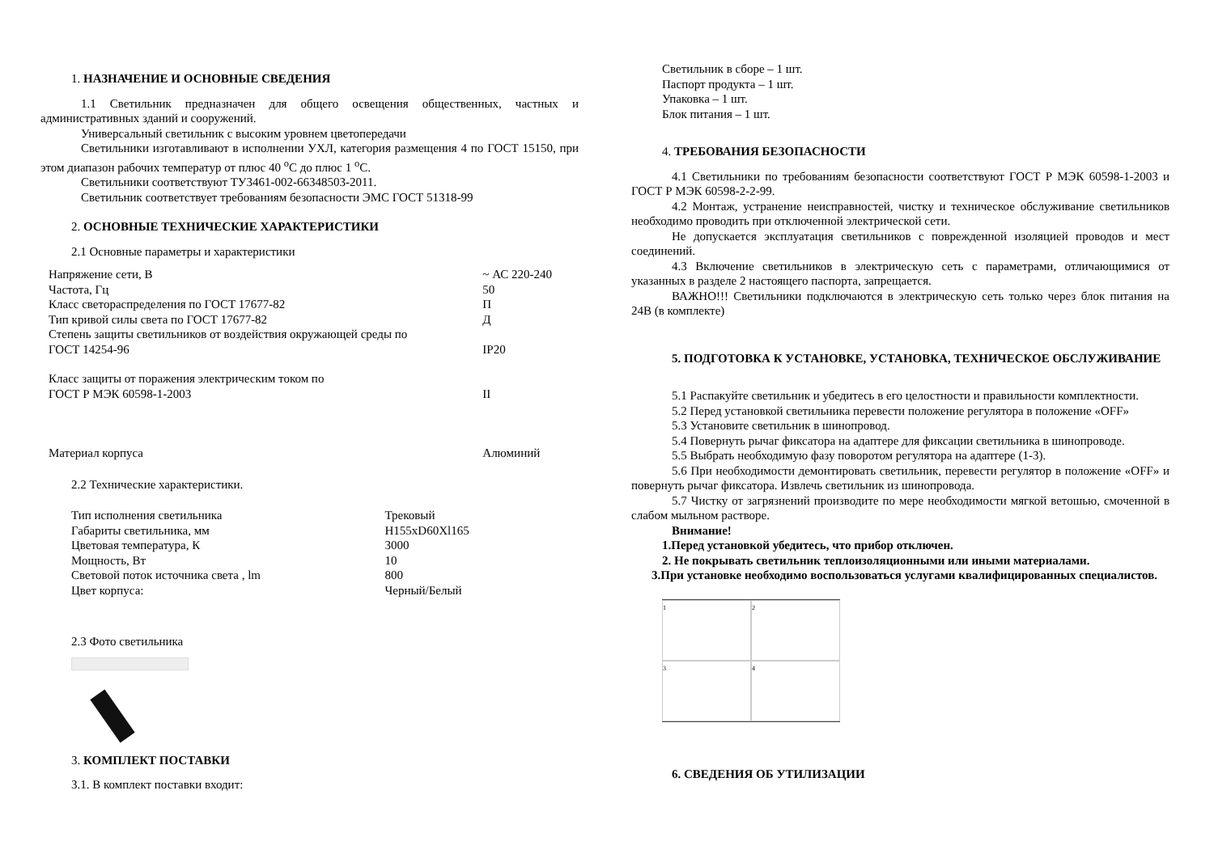1. НАЗНАЧЕНИЕ И ОСНОВНЫЕ СВЕДЕНИЯ
1.1 Светильник предназначен для общего освещения общественных, частных и административных зданий и сооружений.
Универсальный светильник с высоким уровнем цветопередачи
Светильники изготавливают в исполнении УХЛ, категория размещения 4 по ГОСТ 15150, при этом диапазон рабочих температур от плюс 40 <sup>о</sup>С до плюс 1 <sup>о</sup>С.
Светильники соответствуют ТУ3461-002-66348503-2011.
Светильник соответствует требованиям безопасности ЭМС ГОСТ 51318-99
2. ОСНОВНЫЕ ТЕХНИЧЕСКИЕ ХАРАКТЕРИСТИКИ
2.1 Основные параметры и характеристики
| Напряжение сети, В | ~ АС 220-240 |
| Частота, Гц | 50 |
| Класс светораспределения по ГОСТ 17677-82 | П |
| Тип кривой силы света по ГОСТ 17677-82 | Д |
| Степень защиты светильников от воздействия окружающей среды по ГОСТ 14254-96 | IP20 |
| Класс защиты от поражения электрическим током по ГОСТ Р МЭК 60598-1-2003 | II |
| Материал корпуса | Алюминий |
2.2 Технические характеристики.
| Тип исполнения светильника | Трековый |
| Габариты светильника, мм | H155xD60Xl165 |
| Цветовая температура, К | 3000 |
| Мощность, Вт | 10 |
| Световой поток источника света , lm | 800 |
| Цвет корпуса: | Черный/Белый |
2.3 Фото светильника
3. КОМПЛЕКТ ПОСТАВКИ
3.1. В комплект поставки входит:
Светильник в сборе – 1 шт.
Паспорт продукта – 1 шт.
Упаковка – 1 шт.
Блок питания – 1 шт.
4. ТРЕБОВАНИЯ БЕЗОПАСНОСТИ
4.1 Светильники по требованиям безопасности соответствуют ГОСТ Р МЭК 60598-1-2003 и ГОСТ Р МЭК 60598-2-2-99.
4.2 Монтаж, устранение неисправностей, чистку и техническое обслуживание светильников необходимо проводить при отключенной электрической сети.
Не допускается эксплуатация светильников с поврежденной изоляцией проводов и мест соединений.
4.3 Включение светильников в электрическую сеть с параметрами, отличающимися от указанных в разделе 2 настоящего паспорта, запрещается.
ВАЖНО!!! Светильники подключаются в электрическую сеть только через блок питания на 24В (в комплекте)
5. ПОДГОТОВКА К УСТАНОВКЕ, УСТАНОВКА, ТЕХНИЧЕСКОЕ ОБСЛУЖИВАНИЕ
5.1 Распакуйте светильник и убедитесь в его целостности и правильности комплектности.
5.2 Перед установкой светильника перевести положение регулятора в положение «OFF»
5.3 Установите светильник в шинопровод.
5.4 Повернуть рычаг фиксатора на адаптере для фиксации светильника в шинопроводе.
5.5 Выбрать необходимую фазу поворотом регулятора на адаптере (1-3).
5.6 При необходимости демонтировать светильник, перевести регулятор в положение «OFF» и повернуть рычаг фиксатора. Извлечь светильник из шинопровода.
5.7 Чистку от загрязнений производите по мере необходимости мягкой ветошью, смоченной в слабом мыльном растворе.
Внимание!
1.Перед установкой убедитесь, что прибор отключен.
2. Не покрывать светильник теплоизоляционными или иными материалами.
3.При установке необходимо воспользоваться услугами квалифицированных специалистов.
1
2
3
4
6. СВЕДЕНИЯ ОБ УТИЛИЗАЦИИ